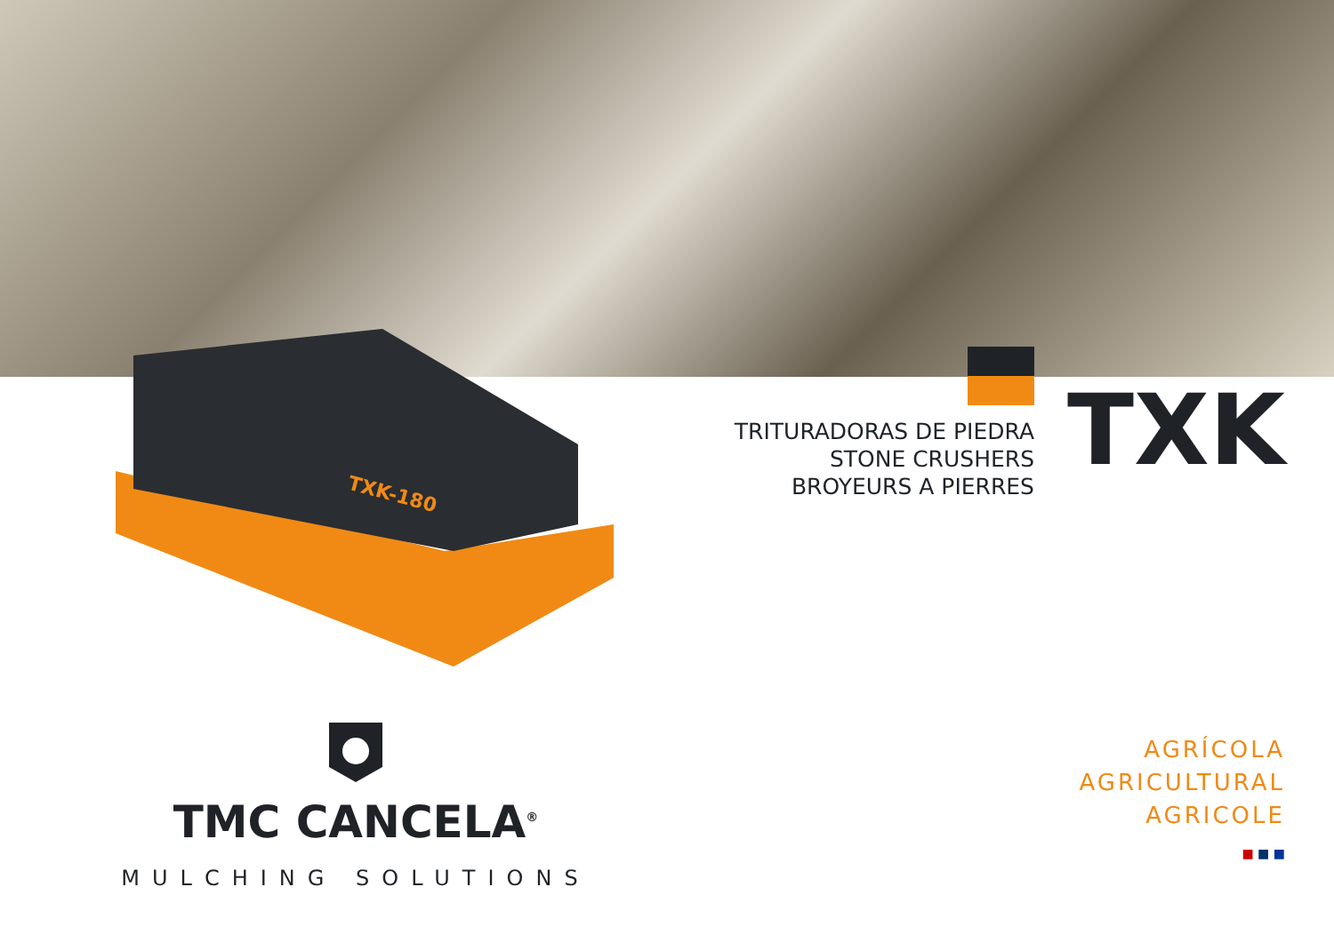TXK-180
TXK
TRITURADORAS DE PIEDRA
STONE CRUSHERS
BROYEURS A PIERRES
TMC CANCELA<sup>®</sup>
MULCHING SOLUTIONS
AGRÍCOLA
AGRICULTURAL
AGRICOLE
■ ■ ■